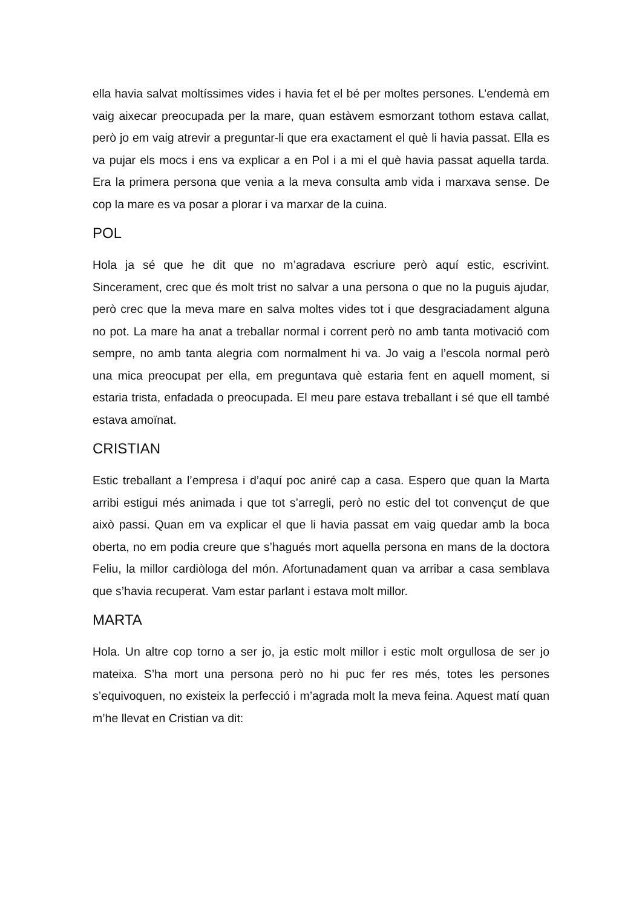ella havia salvat moltíssimes vides i havia fet el bé per moltes persones. L’endemà em vaig aixecar preocupada per la mare, quan estàvem esmorzant tothom estava callat, però jo em vaig atrevir a preguntar-li que era exactament el què li havia passat. Ella es va pujar els mocs i ens va explicar a en Pol i a mi el què havia passat aquella tarda. Era la primera persona que venia a la meva consulta amb vida i marxava sense. De cop la mare es va posar a plorar i va marxar de la cuina.
POL
Hola ja sé que he dit que no m’agradava escriure però aquí estic, escrivint. Sincerament, crec que és molt trist no salvar a una persona o que no la puguis ajudar, però crec que la meva mare en salva moltes vides tot i que desgraciadament alguna no pot. La mare ha anat a treballar normal i corrent però no amb tanta motivació com sempre, no amb tanta alegria com normalment hi va. Jo vaig a l’escola normal però una mica preocupat per ella, em preguntava què estaria fent en aquell moment, si estaria trista, enfadada o preocupada. El meu pare estava treballant i sé que ell també estava amoïnat.
CRISTIAN
Estic treballant a l’empresa i d’aquí poc aniré cap a casa. Espero que quan la Marta arribi estigui més animada i que tot s’arregli, però no estic del tot convençut de que això passi. Quan em va explicar el que li havia passat em vaig quedar amb la boca oberta, no em podia creure que s’hagués mort aquella persona en mans de la doctora Feliu, la millor cardiòloga del món. Afortunadament quan va arribar a casa semblava que s’havia recuperat. Vam estar parlant i estava molt millor.
MARTA
Hola. Un altre cop torno a ser jo, ja estic molt millor i estic molt orgullosa de ser jo mateixa. S’ha mort una persona però no hi puc fer res més, totes les persones s’equivoquen, no existeix la perfecció i m’agrada molt la meva feina. Aquest matí quan m’he llevat en Cristian va dit: